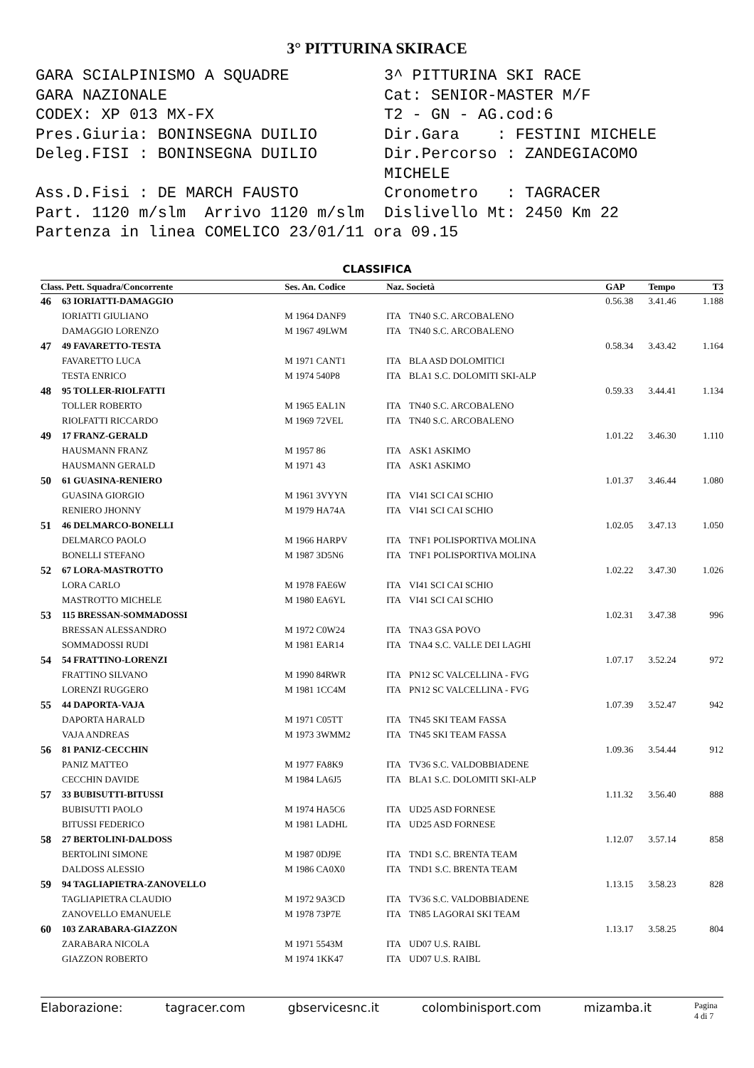3° PITTURINA SKIRACE
GARA SCIALPINISMO A SQUADRE
3^ PITTURINA SKI RACE
GARA NAZIONALE
Cat: SENIOR-MASTER M/F
CODEX: XP 013 MX-FX
T2 - GN - AG.cod:6
Pres.Giuria: BONINSEGNA DUILIO
Dir.Gara : FESTINI MICHELE
Deleg.FISI : BONINSEGNA DUILIO
Dir.Percorso : ZANDEGIACOMO MICHELE
Ass.D.Fisi : DE MARCH FAUSTO
Cronometro : TAGRACER
Part. 1120 m/slm Arrivo 1120 m/slm
Dislivello Mt: 2450 Km 22
Partenza in linea COMELICO 23/01/11 ora 09.15
CLASSIFICA
| Class. Pett. Squadra/Concorrente | | Ses. An. Codice | Naz. Società | | GAP | Tempo | T3 |
| --- | --- | --- | --- | --- | --- | --- | --- |
| 46 | 63 IORIATTI-DAMAGGIO | | | | 0.56.38 | 3.41.46 | 1.188 |
| | IORIATTI GIULIANO | M 1964 DANF9 | ITA | TN40 S.C. ARCOBALENO | | | |
| | DAMAGGIO LORENZO | M 1967 49LWM | ITA | TN40 S.C. ARCOBALENO | | | |
| 47 | 49 FAVARETTO-TESTA | | | | 0.58.34 | 3.43.42 | 1.164 |
| | FAVARETTO LUCA | M 1971 CANT1 | ITA | BLA ASD DOLOMITICI | | | |
| | TESTA ENRICO | M 1974 540P8 | ITA | BLA1 S.C. DOLOMITI SKI-ALP | | | |
| 48 | 95 TOLLER-RIOLFATTI | | | | 0.59.33 | 3.44.41 | 1.134 |
| | TOLLER ROBERTO | M 1965 EAL1N | ITA | TN40 S.C. ARCOBALENO | | | |
| | RIOLFATTI RICCARDO | M 1969 72VEL | ITA | TN40 S.C. ARCOBALENO | | | |
| 49 | 17 FRANZ-GERALD | | | | 1.01.22 | 3.46.30 | 1.110 |
| | HAUSMANN FRANZ | M 1957 86 | ITA | ASK1 ASKIMO | | | |
| | HAUSMANN GERALD | M 1971 43 | ITA | ASK1 ASKIMO | | | |
| 50 | 61 GUASINA-RENIERO | | | | 1.01.37 | 3.46.44 | 1.080 |
| | GUASINA GIORGIO | M 1961 3VYYN | ITA | VI41 SCI CAI SCHIO | | | |
| | RENIERO JHONNY | M 1979 HA74A | ITA | VI41 SCI CAI SCHIO | | | |
| 51 | 46 DELMARCO-BONELLI | | | | 1.02.05 | 3.47.13 | 1.050 |
| | DELMARCO PAOLO | M 1966 HARPV | ITA | TNF1 POLISPORTIVA MOLINA | | | |
| | BONELLI STEFANO | M 1987 3D5N6 | ITA | TNF1 POLISPORTIVA MOLINA | | | |
| 52 | 67 LORA-MASTROTTO | | | | 1.02.22 | 3.47.30 | 1.026 |
| | LORA CARLO | M 1978 FAE6W | ITA | VI41 SCI CAI SCHIO | | | |
| | MASTROTTO MICHELE | M 1980 EA6YL | ITA | VI41 SCI CAI SCHIO | | | |
| 53 | 115 BRESSAN-SOMMADOSSI | | | | 1.02.31 | 3.47.38 | 996 |
| | BRESSAN ALESSANDRO | M 1972 C0W24 | ITA | TNA3 GSA POVO | | | |
| | SOMMADOSSI RUDI | M 1981 EAR14 | ITA | TNA4 S.C. VALLE DEI LAGHI | | | |
| 54 | 54 FRATTINO-LORENZI | | | | 1.07.17 | 3.52.24 | 972 |
| | FRATTINO SILVANO | M 1990 84RWR | ITA | PN12 SC VALCELLINA - FVG | | | |
| | LORENZI RUGGERO | M 1981 1CC4M | ITA | PN12 SC VALCELLINA - FVG | | | |
| 55 | 44 DAPORTA-VAJA | | | | 1.07.39 | 3.52.47 | 942 |
| | DAPORTA HARALD | M 1971 C05TT | ITA | TN45 SKI TEAM FASSA | | | |
| | VAJA ANDREAS | M 1973 3WMM2 | ITA | TN45 SKI TEAM FASSA | | | |
| 56 | 81 PANIZ-CECCHIN | | | | 1.09.36 | 3.54.44 | 912 |
| | PANIZ MATTEO | M 1977 FA8K9 | ITA | TV36 S.C. VALDOBBIADENE | | | |
| | CECCHIN DAVIDE | M 1984 LA6J5 | ITA | BLA1 S.C. DOLOMITI SKI-ALP | | | |
| 57 | 33 BUBISUTTI-BITUSSI | | | | 1.11.32 | 3.56.40 | 888 |
| | BUBISUTTI PAOLO | M 1974 HA5C6 | ITA | UD25 ASD FORNESE | | | |
| | BITUSSI FEDERICO | M 1981 LADHL | ITA | UD25 ASD FORNESE | | | |
| 58 | 27 BERTOLINI-DALDOSS | | | | 1.12.07 | 3.57.14 | 858 |
| | BERTOLINI SIMONE | M 1987 0DJ9E | ITA | TND1 S.C. BRENTA TEAM | | | |
| | DALDOSS ALESSIO | M 1986 CA0X0 | ITA | TND1 S.C. BRENTA TEAM | | | |
| 59 | 94 TAGLIAPIETRA-ZANOVELLO | | | | 1.13.15 | 3.58.23 | 828 |
| | TAGLIAPIETRA CLAUDIO | M 1972 9A3CD | ITA | TV36 S.C. VALDOBBIADENE | | | |
| | ZANOVELLO EMANUELE | M 1978 73P7E | ITA | TN85 LAGORAI SKI TEAM | | | |
| 60 | 103 ZARABARA-GIAZZON | | | | 1.13.17 | 3.58.25 | 804 |
| | ZARABARA NICOLA | M 1971 5543M | ITA | UD07 U.S. RAIBL | | | |
| | GIAZZON ROBERTO | M 1974 1KK47 | ITA | UD07 U.S. RAIBL | | | |
Elaborazione: tagracer.com gbservicesnc.it colombinisport.com mizamba.it Pagina 4 di 7